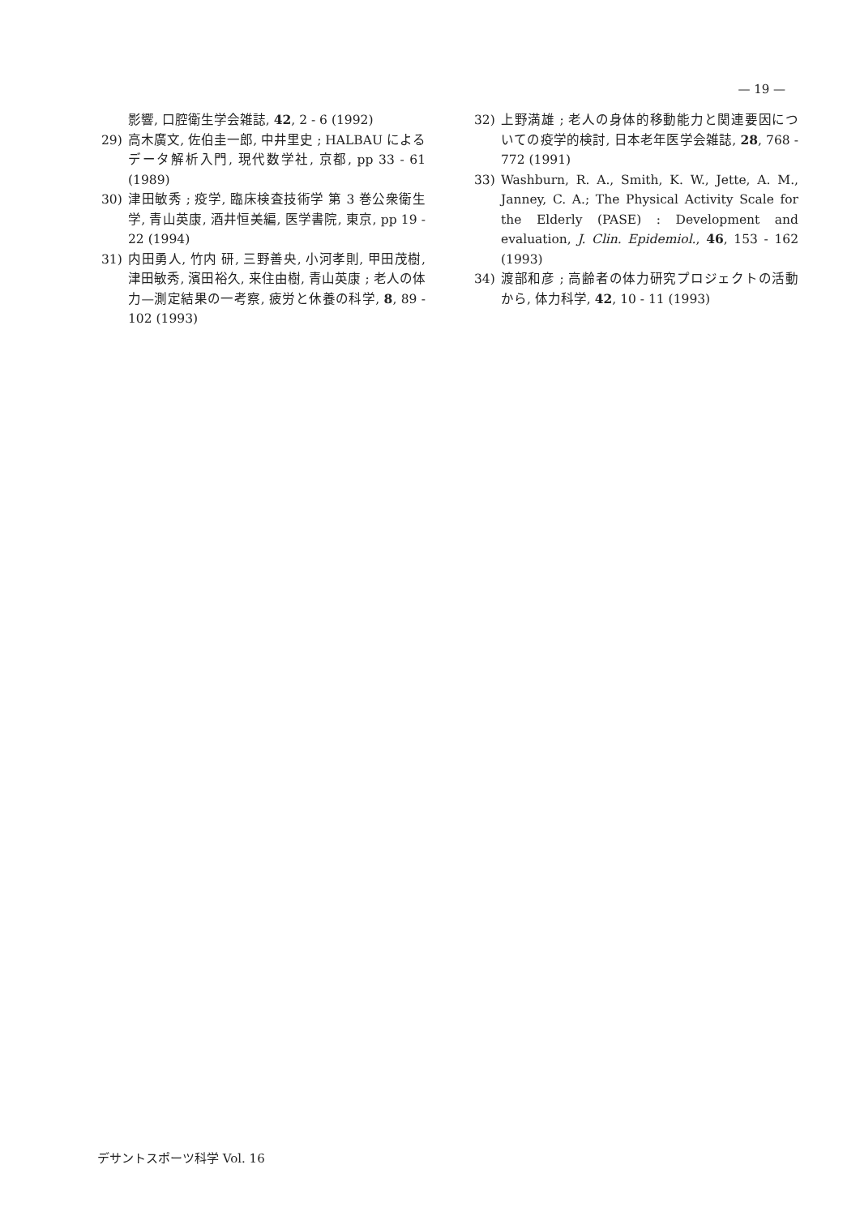— 19 —
影響, 口腔衛生学会雑誌, 42, 2 - 6 (1992)
29) 高木廣文, 佐伯圭一郎, 中井里史 ; HALBAU によるデータ解析入門, 現代数学社, 京都, pp 33 - 61 (1989)
30) 津田敏秀 ; 疫学, 臨床検査技術学 第 3 巻公衆衛生学, 青山英康, 酒井恒美編, 医学書院, 東京, pp 19 - 22 (1994)
31) 内田勇人, 竹内 研, 三野善央, 小河孝則, 甲田茂樹, 津田敏秀, 濱田裕久, 来住由樹, 青山英康 ; 老人の体力—測定結果の一考察, 疲労と休養の科学, 8, 89 - 102 (1993)
32) 上野満雄 ; 老人の身体的移動能力と関連要因についての疫学的検討, 日本老年医学会雑誌, 28, 768 - 772 (1991)
33) Washburn, R. A., Smith, K. W., Jette, A. M., Janney, C. A.; The Physical Activity Scale for the Elderly (PASE) : Development and evaluation, J. Clin. Epidemiol., 46, 153 - 162 (1993)
34) 渡部和彦 ; 高齢者の体力研究プロジェクトの活動から, 体力科学, 42, 10 - 11 (1993)
デサントスポーツ科学 Vol. 16